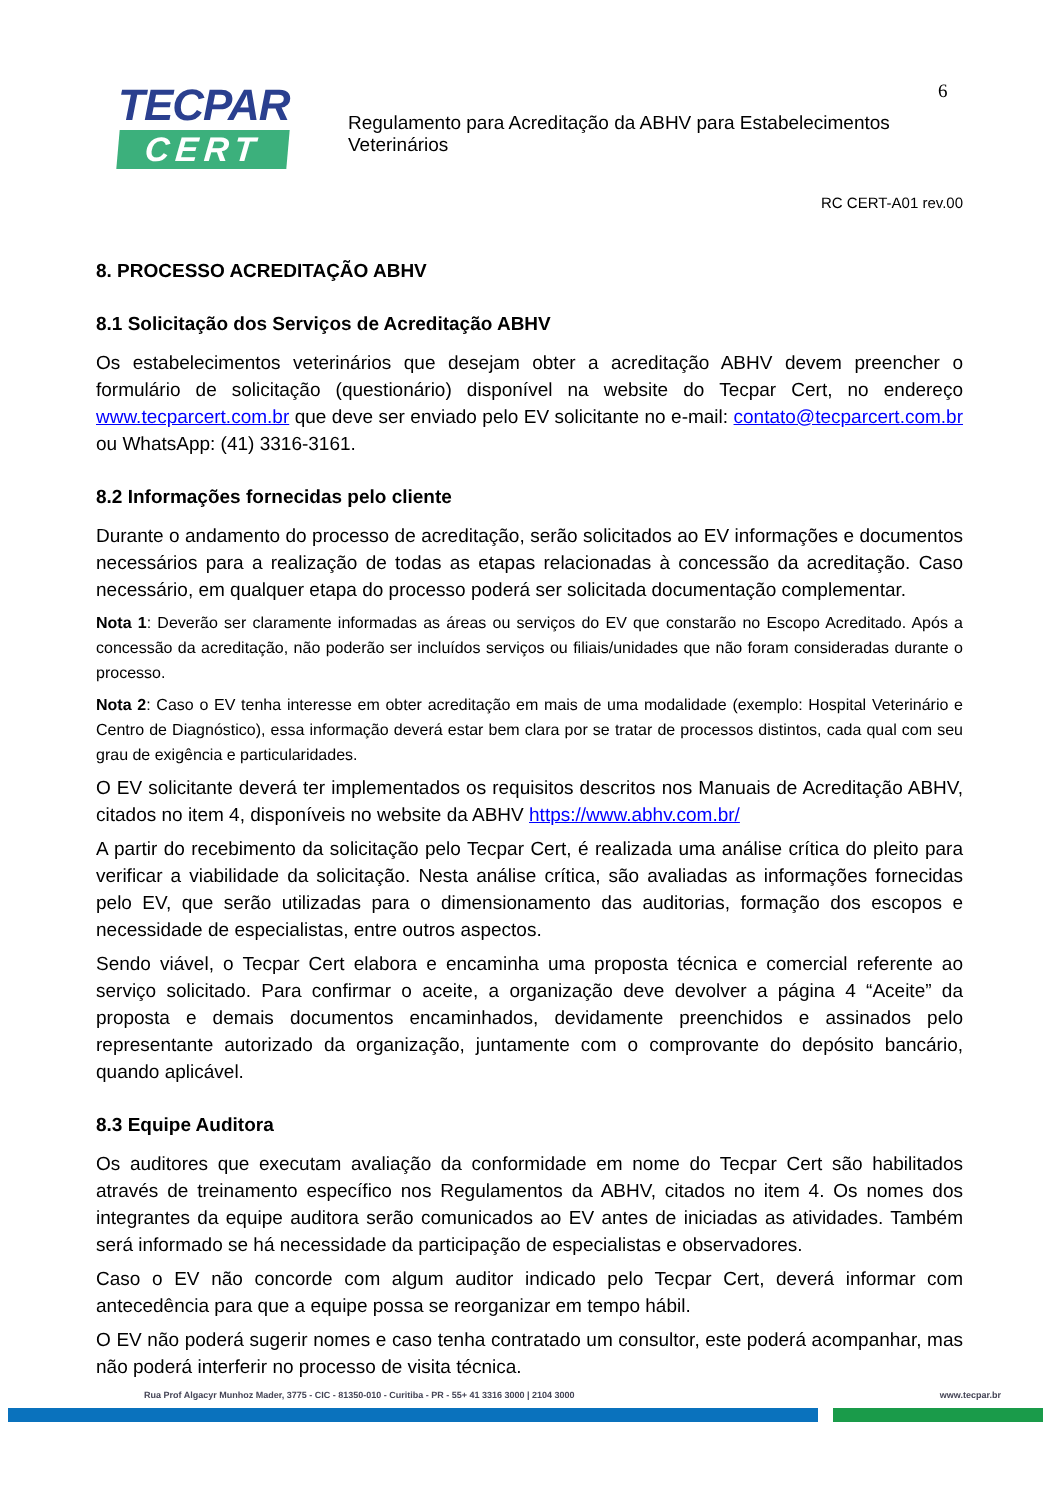TECPAR
CERT
Regulamento para Acreditação da ABHV para Estabelecimentos Veterinários
6
RC CERT-A01 rev.00
8. PROCESSO ACREDITAÇÃO ABHV
8.1 Solicitação dos Serviços de Acreditação ABHV
Os estabelecimentos veterinários que desejam obter a acreditação ABHV devem preencher o formulário de solicitação (questionário) disponível na website do Tecpar Cert, no endereço www.tecparcert.com.br que deve ser enviado pelo EV solicitante no e-mail: contato@tecparcert.com.br ou WhatsApp: (41) 3316-3161.
8.2 Informações fornecidas pelo cliente
Durante o andamento do processo de acreditação, serão solicitados ao EV informações e documentos necessários para a realização de todas as etapas relacionadas à concessão da acreditação. Caso necessário, em qualquer etapa do processo poderá ser solicitada documentação complementar.
Nota 1: Deverão ser claramente informadas as áreas ou serviços do EV que constarão no Escopo Acreditado. Após a concessão da acreditação, não poderão ser incluídos serviços ou filiais/unidades que não foram consideradas durante o processo.
Nota 2: Caso o EV tenha interesse em obter acreditação em mais de uma modalidade (exemplo: Hospital Veterinário e Centro de Diagnóstico), essa informação deverá estar bem clara por se tratar de processos distintos, cada qual com seu grau de exigência e particularidades.
O EV solicitante deverá ter implementados os requisitos descritos nos Manuais de Acreditação ABHV, citados no item 4, disponíveis no website da ABHV https://www.abhv.com.br/
A partir do recebimento da solicitação pelo Tecpar Cert, é realizada uma análise crítica do pleito para verificar a viabilidade da solicitação. Nesta análise crítica, são avaliadas as informações fornecidas pelo EV, que serão utilizadas para o dimensionamento das auditorias, formação dos escopos e necessidade de especialistas, entre outros aspectos.
Sendo viável, o Tecpar Cert elabora e encaminha uma proposta técnica e comercial referente ao serviço solicitado. Para confirmar o aceite, a organização deve devolver a página 4 “Aceite” da proposta e demais documentos encaminhados, devidamente preenchidos e assinados pelo representante autorizado da organização, juntamente com o comprovante do depósito bancário, quando aplicável.
8.3 Equipe Auditora
Os auditores que executam avaliação da conformidade em nome do Tecpar Cert são habilitados através de treinamento específico nos Regulamentos da ABHV, citados no item 4. Os nomes dos integrantes da equipe auditora serão comunicados ao EV antes de iniciadas as atividades. Também será informado se há necessidade da participação de especialistas e observadores.
Caso o EV não concorde com algum auditor indicado pelo Tecpar Cert, deverá informar com antecedência para que a equipe possa se reorganizar em tempo hábil.
O EV não poderá sugerir nomes e caso tenha contratado um consultor, este poderá acompanhar, mas não poderá interferir no processo de visita técnica.
Rua Prof Algacyr Munhoz Mader, 3775 - CIC - 81350-010 - Curitiba - PR - 55+ 41 3316 3000 | 2104 3000 www.tecpar.br